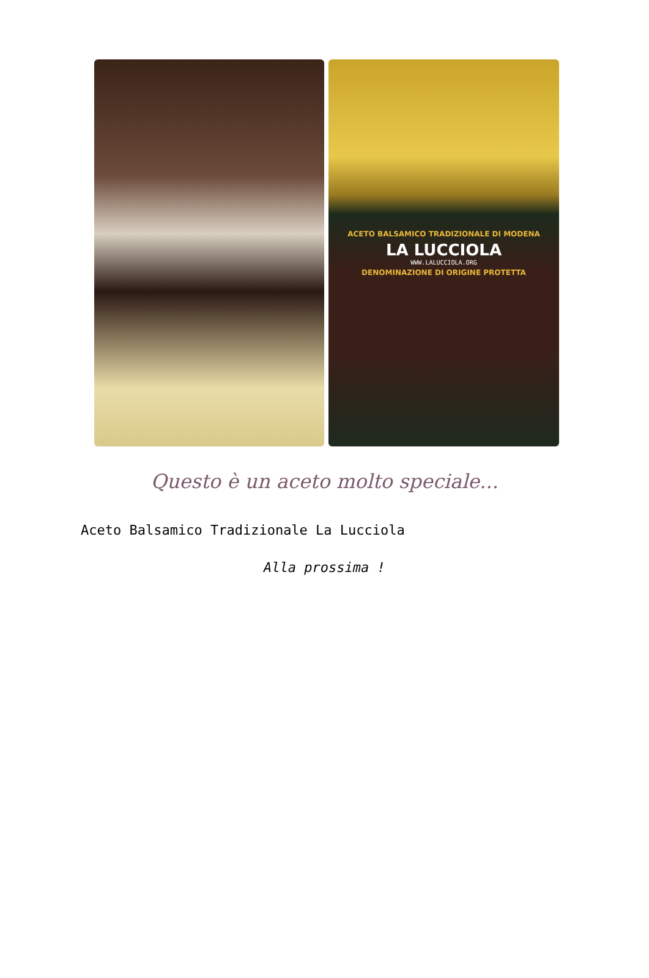ACETO BALSAMICO TRADIZIONALE DI MODENA
LA LUCCIOLA
WWW.LALUCCIOLA.ORG
DENOMINAZIONE DI ORIGINE PROTETTA
Questo è un aceto molto speciale...
Aceto Balsamico Tradizionale La Lucciola
Alla prossima !